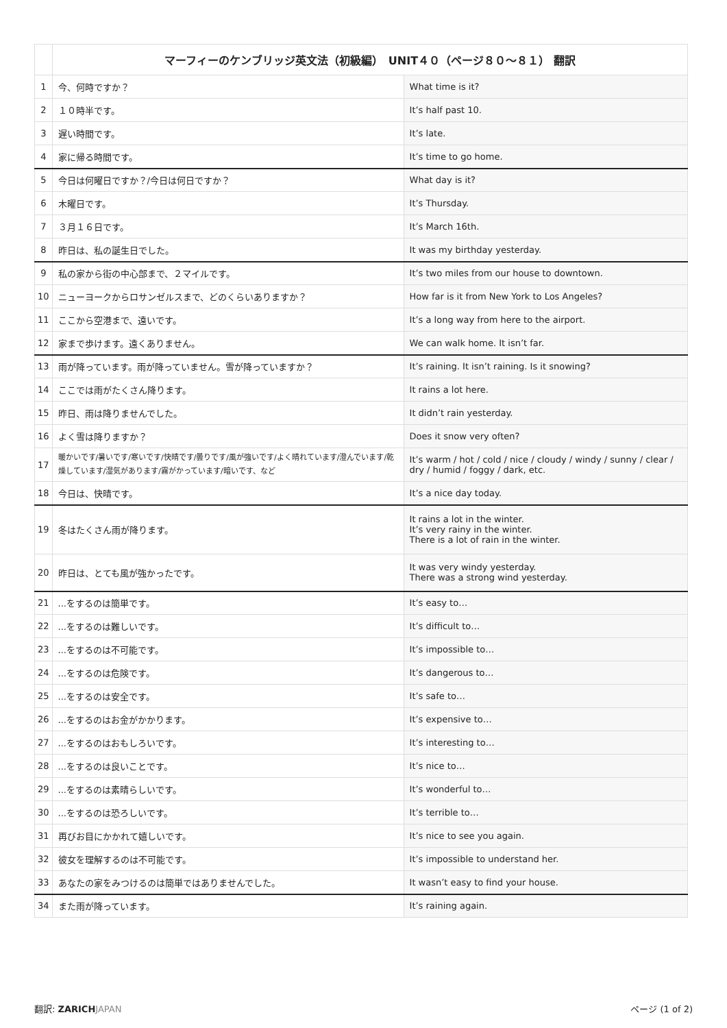| | マーフィーのケンブリッジ英文法（初級編） UNIT４０（ページ８０〜８１） 翻訳 | |
| --- | --- | --- |
| 1 | 今、何時ですか？ | What time is it? |
| 2 | １０時半です。 | It’s half past 10. |
| 3 | 遅い時間です。 | It’s late. |
| 4 | 家に帰る時間です。 | It’s time to go home. |
| 5 | 今日は何曜日ですか？/今日は何日ですか？ | What day is it? |
| 6 | 木曜日です。 | It’s Thursday. |
| 7 | ３月１６日です。 | It’s March 16th. |
| 8 | 昨日は、私の誕生日でした。 | It was my birthday yesterday. |
| 9 | 私の家から街の中心部まで、２マイルです。 | It’s two miles from our house to downtown. |
| 10 | ニューヨークからロサンゼルスまで、どのくらいありますか？ | How far is it from New York to Los Angeles? |
| 11 | ここから空港まで、遠いです。 | It’s a long way from here to the airport. |
| 12 | 家まで歩けます。遠くありません。 | We can walk home. It isn’t far. |
| 13 | 雨が降っています。雨が降っていません。雪が降っていますか？ | It’s raining. It isn’t raining. Is it snowing? |
| 14 | ここでは雨がたくさん降ります。 | It rains a lot here. |
| 15 | 昨日、雨は降りませんでした。 | It didn’t rain yesterday. |
| 16 | よく雪は降りますか？ | Does it snow very often? |
| 17 | 暖かいです/暑いです/寒いです/快晴です/曇りです/風が強いです/よく晴れています/澄んでいます/乾燥しています/湿気があります/霧がかっています/暗いです、など | It’s warm / hot / cold / nice / cloudy / windy / sunny / clear / dry / humid / foggy / dark, etc. |
| 18 | 今日は、快晴です。 | It’s a nice day today. |
| 19 | 冬はたくさん雨が降ります。 | It rains a lot in the winter. It’s very rainy in the winter. There is a lot of rain in the winter. |
| 20 | 昨日は、とても風が強かったです。 | It was very windy yesterday. There was a strong wind yesterday. |
| 21 | ...をするのは簡単です。 | It’s easy to… |
| 22 | ...をするのは難しいです。 | It’s difficult to… |
| 23 | ...をするのは不可能です。 | It’s impossible to… |
| 24 | ...をするのは危険です。 | It’s dangerous to… |
| 25 | ...をするのは安全です。 | It’s safe to… |
| 26 | ...をするのはお金がかかります。 | It’s expensive to… |
| 27 | ...をするのはおもしろいです。 | It’s interesting to… |
| 28 | ...をするのは良いことです。 | It’s nice to… |
| 29 | ...をするのは素晴らしいです。 | It’s wonderful to… |
| 30 | ...をするのは恐ろしいです。 | It’s terrible to… |
| 31 | 再びお目にかかれて嬉しいです。 | It’s nice to see you again. |
| 32 | 彼女を理解するのは不可能です。 | It’s impossible to understand her. |
| 33 | あなたの家をみつけるのは簡単ではありませんでした。 | It wasn’t easy to find your house. |
| 34 | また雨が降っています。 | It’s raining again. |
翻訳: ZARICH JAPAN ページ (1 of 2)